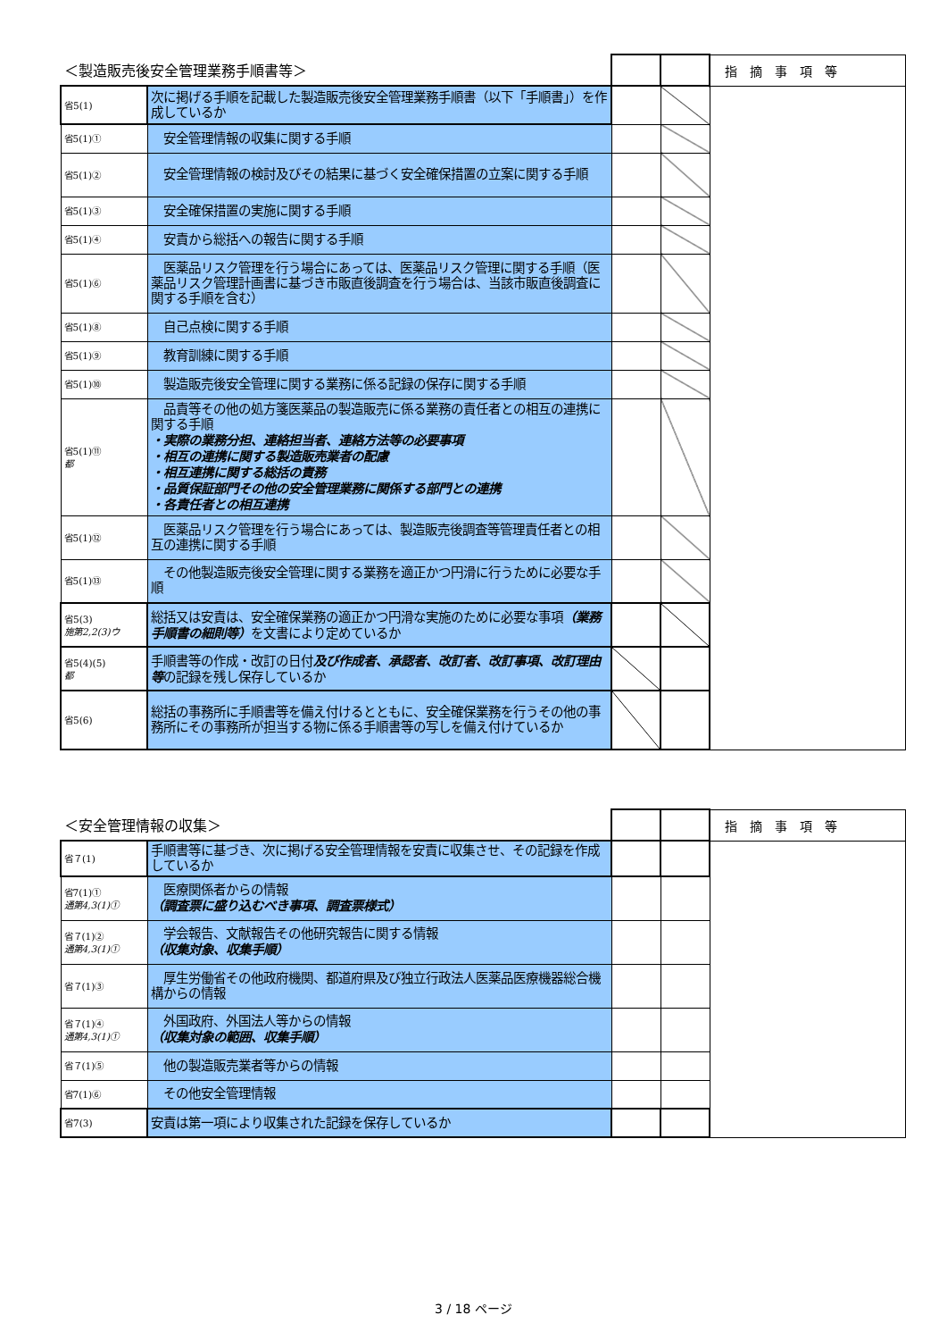| ＜製造販売後安全管理業務手順書等＞ | | | | 指摘事項等 |
| --- | --- | --- | --- | --- |
| 省5(1) | 次に掲げる手順を記載した製造販売後安全管理業務手順書（以下「手順書」）を作成しているか | | | |
| 省5(1)① | 安全管理情報の収集に関する手順 | | | |
| 省5(1)② | 安全管理情報の検討及びその結果に基づく安全確保措置の立案に関する手順 | | | |
| 省5(1)③ | 安全確保措置の実施に関する手順 | | | |
| 省5(1)④ | 安責から総括への報告に関する手順 | | | |
| 省5(1)⑥ | 医薬品リスク管理を行う場合にあっては、医薬品リスク管理に関する手順（医薬品リスク管理計画書に基づき市販直後調査を行う場合は、当該市販直後調査に関する手順を含む） | | | |
| 省5(1)⑧ | 自己点検に関する手順 | | | |
| 省5(1)⑨ | 教育訓練に関する手順 | | | |
| 省5(1)⑩ | 製造販売後安全管理に関する業務に係る記録の保存に関する手順 | | | |
| 省5(1)⑪ 都 | 品責等その他の処方箋医薬品の製造販売に係る業務の責任者との相互の連携に関する手順 ・実際の業務分担、連絡担当者、連絡方法等の必要事項 ・相互の連携に関する製造販売業者の配慮 ・相互連携に関する総括の責務 ・品質保証部門その他の安全管理業務に関係する部門との連携 ・各責任者との相互連携 | | | |
| 省5(1)⑫ | 医薬品リスク管理を行う場合にあっては、製造販売後調査等管理責任者との相互の連携に関する手順 | | | |
| 省5(1)⑬ | その他製造販売後安全管理に関する業務を適正かつ円滑に行うために必要な手順 | | | |
| 省5(3) 施第2,2(3)ウ | 総括又は安責は、安全確保業務の適正かつ円滑な実施のために必要な事項 （業務手順書の細則等） を文書により定めているか | | | |
| 省5(4)(5) 都 | 手順書等の作成・改訂の日付 及び作成者、承認者、改訂者、改訂事項、改訂理由等 の記録を残し保存しているか | | | |
| 省5(6) | 総括の事務所に手順書等を備え付けるとともに、安全確保業務を行うその他の事務所にその事務所が担当する物に係る手順書等の写しを備え付けているか | | | |
| ＜安全管理情報の収集＞ | | | | 指摘事項等 |
| --- | --- | --- | --- | --- |
| 省７(1) | 手順書等に基づき、次に掲げる安全管理情報を安責に収集させ、その記録を作成しているか | | | |
| 省7(1)① 通第4,3(1)① | 医療関係者からの情報 （調査票に盛り込むべき事項、調査票様式） | | | |
| 省７(1)② 通第4,3(1)① | 学会報告、文献報告その他研究報告に関する情報 （収集対象、収集手順） | | | |
| 省７(1)③ | 厚生労働省その他政府機関、都道府県及び独立行政法人医薬品医療機器総合機構からの情報 | | | |
| 省７(1)④ 通第4,3(1)① | 外国政府、外国法人等からの情報 （収集対象の範囲、収集手順） | | | |
| 省７(1)⑤ | 他の製造販売業者等からの情報 | | | |
| 省7(1)⑥ | その他安全管理情報 | | | |
| 省7(3) | 安責は第一項により収集された記録を保存しているか | | | |
3 / 18 ページ